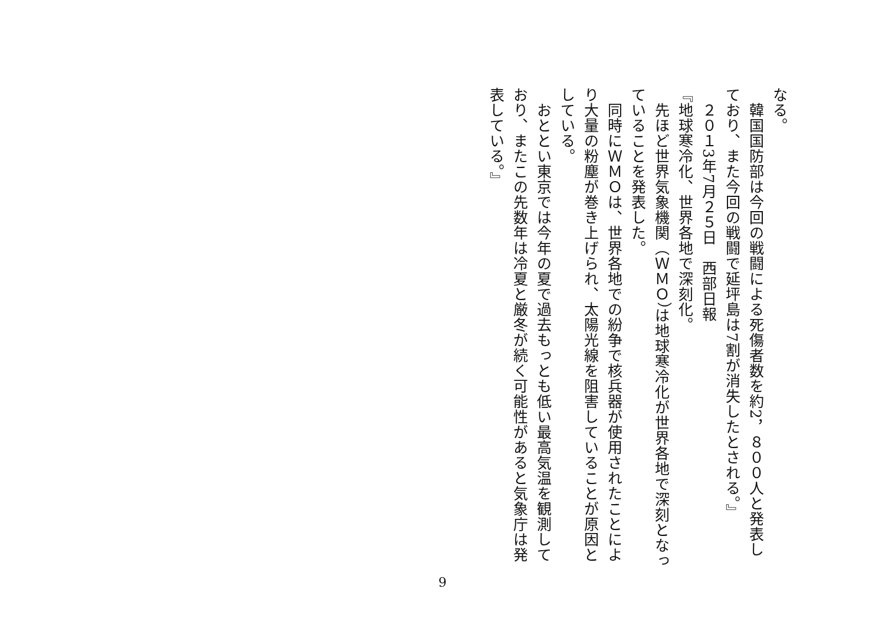なる。
　韓国国防部は今回の戦闘による死傷者数を約2，８００人と発表しており、また今回の戦闘で延坪島は7割が消失したとされる。』
　２０１3年7月２５日　西部日報
『地球寒冷化、世界各地で深刻化。
　先ほど世界気象機関（ＷＭＯ）は地球寒冷化が世界各地で深刻となっていることを発表した。
　同時にＷＭＯは、世界各地での紛争で核兵器が使用されたことにより大量の粉塵が巻き上げられ、太陽光線を阻害していることが原因としている。
　おととい東京では今年の夏で過去もっとも低い最高気温を観測しており、またこの先数年は冷夏と厳冬が続く可能性があると気象庁は発表している。』
9